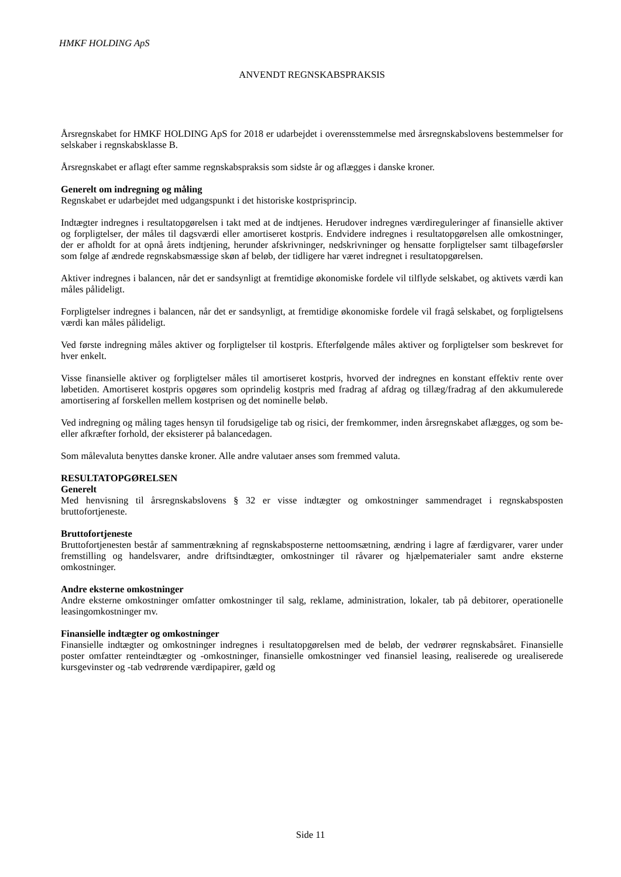HMKF HOLDING ApS
ANVENDT REGNSKABSPRAKSIS
Årsregnskabet for HMKF HOLDING ApS for 2018 er udarbejdet i overensstemmelse med årsregnskabslovens bestemmelser for selskaber i regnskabsklasse B.
Årsregnskabet er aflagt efter samme regnskabspraksis som sidste år og aflægges i danske kroner.
Generelt om indregning og måling
Regnskabet er udarbejdet med udgangspunkt i det historiske kostprisprincip.
Indtægter indregnes i resultatopgørelsen i takt med at de indtjenes. Herudover indregnes værdireguleringer af finansielle aktiver og forpligtelser, der måles til dagsværdi eller amortiseret kostpris. Endvidere indregnes i resultatopgørelsen alle omkostninger, der er afholdt for at opnå årets indtjening, herunder afskrivninger, nedskrivninger og hensatte forpligtelser samt tilbageførsler som følge af ændrede regnskabsmæssige skøn af beløb, der tidligere har været indregnet i resultatopgørelsen.
Aktiver indregnes i balancen, når det er sandsynligt at fremtidige økonomiske fordele vil tilflyde selskabet, og aktivets værdi kan måles pålideligt.
Forpligtelser indregnes i balancen, når det er sandsynligt, at fremtidige økonomiske fordele vil fragå selskabet, og forpligtelsens værdi kan måles pålideligt.
Ved første indregning måles aktiver og forpligtelser til kostpris. Efterfølgende måles aktiver og forpligtelser som beskrevet for hver enkelt.
Visse finansielle aktiver og forpligtelser måles til amortiseret kostpris, hvorved der indregnes en konstant effektiv rente over løbetiden. Amortiseret kostpris opgøres som oprindelig kostpris med fradrag af afdrag og tillæg/fradrag af den akkumulerede amortisering af forskellen mellem kostprisen og det nominelle beløb.
Ved indregning og måling tages hensyn til forudsigelige tab og risici, der fremkommer, inden årsregnskabet aflægges, og som be- eller afkræfter forhold, der eksisterer på balancedagen.
Som målevaluta benyttes danske kroner. Alle andre valutaer anses som fremmed valuta.
RESULTATOPGØRELSEN
Generelt
Med henvisning til årsregnskabslovens § 32 er visse indtægter og omkostninger sammendraget i regnskabsposten bruttofortjeneste.
Bruttofortjeneste
Bruttofortjenesten består af sammentrækning af regnskabsposterne nettoomsætning, ændring i lagre af færdigvarer, varer under fremstilling og handelsvarer, andre driftsindtægter, omkostninger til råvarer og hjælpematerialer samt andre eksterne omkostninger.
Andre eksterne omkostninger
Andre eksterne omkostninger omfatter omkostninger til salg, reklame, administration, lokaler, tab på debitorer, operationelle leasingomkostninger mv.
Finansielle indtægter og omkostninger
Finansielle indtægter og omkostninger indregnes i resultatopgørelsen med de beløb, der vedrører regnskabsåret. Finansielle poster omfatter renteindtægter og -omkostninger, finansielle omkostninger ved finansiel leasing, realiserede og urealiserede kursgevinster og -tab vedrørende værdipapirer, gæld og
Side 11